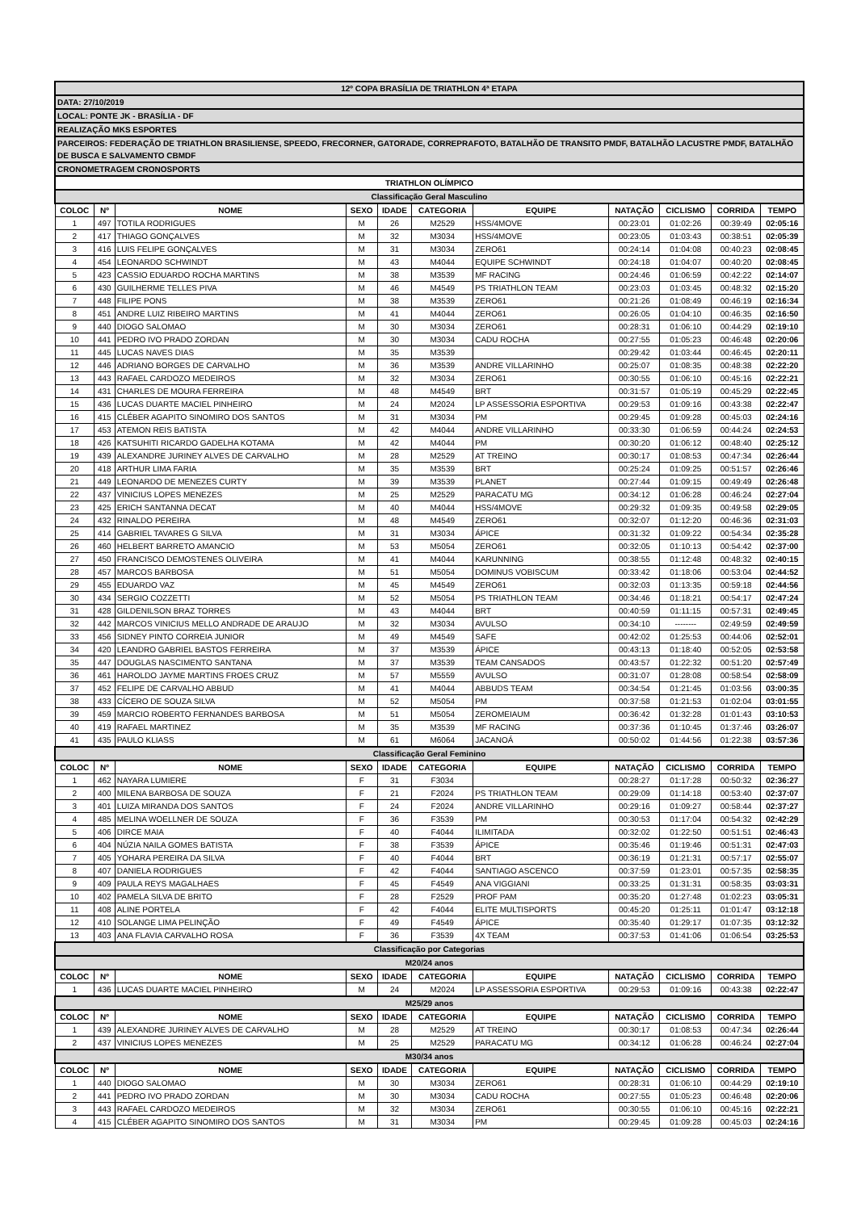| 12º COPA BRASÍLIA DE TRIATHLON 4ª ETAPA | | | | | | | | | | |
| DATA: 27/10/2019 | | | | | | | | | | |
| LOCAL: PONTE JK - BRASÍLIA - DF | | | | | | | | | | |
| REALIZAÇÃO MKS ESPORTES | | | | | | | | | | |
| PARCEIROS: FEDERAÇÃO DE TRIATHLON BRASILIENSE, SPEEDO, FRECORNER, GATORADE, CORREPRAFOTO, BATALHÃO DE TRANSITO PMDF, BATALHÃO LACUSTRE PMDF, BATALHÃO DE BUSCA E SALVAMENTO CBMDF | | | | | | | | | | |
| CRONOMETRAGEM CRONOSPORTS | | | | | | | | | | |
| TRIATHLON OLÍMPICO | | | | | | | | | | |
| Classificação Geral Masculino | | | | | | | | | | |
| COLOC | Nº | NOME | SEXO | IDADE | CATEGORIA | EQUIPE | NATAÇÃO | CICLISMO | CORRIDA | TEMPO |
| 1 | 497 | TOTILA RODRIGUES | M | 26 | M2529 | HSS/4MOVE | 00:23:01 | 01:02:26 | 00:39:49 | 02:05:16 |
| 2 | 417 | THIAGO GONÇALVES | M | 32 | M3034 | HSS/4MOVE | 00:23:05 | 01:03:43 | 00:38:51 | 02:05:39 |
| 3 | 416 | LUIS FELIPE GONÇALVES | M | 31 | M3034 | ZERO61 | 00:24:14 | 01:04:08 | 00:40:23 | 02:08:45 |
| 4 | 454 | LEONARDO SCHWINDT | M | 43 | M4044 | EQUIPE SCHWINDT | 00:24:18 | 01:04:07 | 00:40:20 | 02:08:45 |
| 5 | 423 | CASSIO EDUARDO ROCHA MARTINS | M | 38 | M3539 | MF RACING | 00:24:46 | 01:06:59 | 00:42:22 | 02:14:07 |
| 6 | 430 | GUILHERME TELLES PIVA | M | 46 | M4549 | PS TRIATHLON TEAM | 00:23:03 | 01:03:45 | 00:48:32 | 02:15:20 |
| 7 | 448 | FILIPE PONS | M | 38 | M3539 | ZERO61 | 00:21:26 | 01:08:49 | 00:46:19 | 02:16:34 |
| 8 | 451 | ANDRE LUIZ RIBEIRO MARTINS | M | 41 | M4044 | ZERO61 | 00:26:05 | 01:04:10 | 00:46:35 | 02:16:50 |
| 9 | 440 | DIOGO SALOMAO | M | 30 | M3034 | ZERO61 | 00:28:31 | 01:06:10 | 00:44:29 | 02:19:10 |
| 10 | 441 | PEDRO IVO PRADO ZORDAN | M | 30 | M3034 | CADU ROCHA | 00:27:55 | 01:05:23 | 00:46:48 | 02:20:06 |
| 11 | 445 | LUCAS NAVES DIAS | M | 35 | M3539 | | 00:29:42 | 01:03:44 | 00:46:45 | 02:20:11 |
| 12 | 446 | ADRIANO BORGES DE CARVALHO | M | 36 | M3539 | ANDRE VILLARINHO | 00:25:07 | 01:08:35 | 00:48:38 | 02:22:20 |
| 13 | 443 | RAFAEL CARDOZO MEDEIROS | M | 32 | M3034 | ZERO61 | 00:30:55 | 01:06:10 | 00:45:16 | 02:22:21 |
| 14 | 431 | CHARLES DE MOURA FERREIRA | M | 48 | M4549 | BRT | 00:31:57 | 01:05:19 | 00:45:29 | 02:22:45 |
| 15 | 436 | LUCAS DUARTE MACIEL PINHEIRO | M | 24 | M2024 | LP ASSESSORIA ESPORTIVA | 00:29:53 | 01:09:16 | 00:43:38 | 02:22:47 |
| 16 | 415 | CLÉBER AGAPITO SINOMIRO DOS SANTOS | M | 31 | M3034 | PM | 00:29:45 | 01:09:28 | 00:45:03 | 02:24:16 |
| 17 | 453 | ATEMON REIS BATISTA | M | 42 | M4044 | ANDRE VILLARINHO | 00:33:30 | 01:06:59 | 00:44:24 | 02:24:53 |
| 18 | 426 | KATSUHITI RICARDO GADELHA KOTAMA | M | 42 | M4044 | PM | 00:30:20 | 01:06:12 | 00:48:40 | 02:25:12 |
| 19 | 439 | ALEXANDRE JURINEY ALVES DE CARVALHO | M | 28 | M2529 | AT TREINO | 00:30:17 | 01:08:53 | 00:47:34 | 02:26:44 |
| 20 | 418 | ARTHUR LIMA FARIA | M | 35 | M3539 | BRT | 00:25:24 | 01:09:25 | 00:51:57 | 02:26:46 |
| 21 | 449 | LEONARDO DE MENEZES CURTY | M | 39 | M3539 | PLANET | 00:27:44 | 01:09:15 | 00:49:49 | 02:26:48 |
| 22 | 437 | VINICIUS LOPES MENEZES | M | 25 | M2529 | PARACATU MG | 00:34:12 | 01:06:28 | 00:46:24 | 02:27:04 |
| 23 | 425 | ERICH SANTANNA DECAT | M | 40 | M4044 | HSS/4MOVE | 00:29:32 | 01:09:35 | 00:49:58 | 02:29:05 |
| 24 | 432 | RINALDO PEREIRA | M | 48 | M4549 | ZERO61 | 00:32:07 | 01:12:20 | 00:46:36 | 02:31:03 |
| 25 | 414 | GABRIEL TAVARES G SILVA | M | 31 | M3034 | ÁPICE | 00:31:32 | 01:09:22 | 00:54:34 | 02:35:28 |
| 26 | 460 | HELBERT BARRETO AMANCIO | M | 53 | M5054 | ZERO61 | 00:32:05 | 01:10:13 | 00:54:42 | 02:37:00 |
| 27 | 450 | FRANCISCO DEMOSTENES OLIVEIRA | M | 41 | M4044 | KARUNNING | 00:38:55 | 01:12:48 | 00:48:32 | 02:40:15 |
| 28 | 457 | MARCOS BARBOSA | M | 51 | M5054 | DOMINUS VOBISCUM | 00:33:42 | 01:18:06 | 00:53:04 | 02:44:52 |
| 29 | 455 | EDUARDO VAZ | M | 45 | M4549 | ZERO61 | 00:32:03 | 01:13:35 | 00:59:18 | 02:44:56 |
| 30 | 434 | SERGIO COZZETTI | M | 52 | M5054 | PS TRIATHLON TEAM | 00:34:46 | 01:18:21 | 00:54:17 | 02:47:24 |
| 31 | 428 | GILDENILSON BRAZ TORRES | M | 43 | M4044 | BRT | 00:40:59 | 01:11:15 | 00:57:31 | 02:49:45 |
| 32 | 442 | MARCOS VINICIUS MELLO ANDRADE DE ARAUJO | M | 32 | M3034 | AVULSO | 00:34:10 | -------- | 02:49:59 | 02:49:59 |
| 33 | 456 | SIDNEY PINTO CORREIA JUNIOR | M | 49 | M4549 | SAFE | 00:42:02 | 01:25:53 | 00:44:06 | 02:52:01 |
| 34 | 420 | LEANDRO GABRIEL BASTOS FERREIRA | M | 37 | M3539 | ÁPICE | 00:43:13 | 01:18:40 | 00:52:05 | 02:53:58 |
| 35 | 447 | DOUGLAS NASCIMENTO SANTANA | M | 37 | M3539 | TEAM CANSADOS | 00:43:57 | 01:22:32 | 00:51:20 | 02:57:49 |
| 36 | 461 | HAROLDO JAYME MARTINS FROES CRUZ | M | 57 | M5559 | AVULSO | 00:31:07 | 01:28:08 | 00:58:54 | 02:58:09 |
| 37 | 452 | FELIPE DE CARVALHO ABBUD | M | 41 | M4044 | ABBUDS TEAM | 00:34:54 | 01:21:45 | 01:03:56 | 03:00:35 |
| 38 | 433 | CÍCERO DE SOUZA SILVA | M | 52 | M5054 | PM | 00:37:58 | 01:21:53 | 01:02:04 | 03:01:55 |
| 39 | 459 | MARCIO ROBERTO FERNANDES BARBOSA | M | 51 | M5054 | ZEROMEIAUM | 00:36:42 | 01:32:28 | 01:01:43 | 03:10:53 |
| 40 | 419 | RAFAEL MARTINEZ | M | 35 | M3539 | MF RACING | 00:37:36 | 01:10:45 | 01:37:46 | 03:26:07 |
| 41 | 435 | PAULO KLIASS | M | 61 | M6064 | JACANOÁ | 00:50:02 | 01:44:56 | 01:22:38 | 03:57:36 |
| Classificação Geral Feminino | | | | | | | | | | |
| COLOC | Nº | NOME | SEXO | IDADE | CATEGORIA | EQUIPE | NATAÇÃO | CICLISMO | CORRIDA | TEMPO |
| 1 | 462 | NAYARA LUMIERE | F | 31 | F3034 | | 00:28:27 | 01:17:28 | 00:50:32 | 02:36:27 |
| 2 | 400 | MILENA BARBOSA DE SOUZA | F | 21 | F2024 | PS TRIATHLON TEAM | 00:29:09 | 01:14:18 | 00:53:40 | 02:37:07 |
| 3 | 401 | LUIZA MIRANDA DOS SANTOS | F | 24 | F2024 | ANDRE VILLARINHO | 00:29:16 | 01:09:27 | 00:58:44 | 02:37:27 |
| 4 | 485 | MELINA WOELLNER DE SOUZA | F | 36 | F3539 | PM | 00:30:53 | 01:17:04 | 00:54:32 | 02:42:29 |
| 5 | 406 | DIRCE MAIA | F | 40 | F4044 | ILIMITADA | 00:32:02 | 01:22:50 | 00:51:51 | 02:46:43 |
| 6 | 404 | NÚZIA NAILA GOMES BATISTA | F | 38 | F3539 | ÁPICE | 00:35:46 | 01:19:46 | 00:51:31 | 02:47:03 |
| 7 | 405 | YOHARA PEREIRA DA SILVA | F | 40 | F4044 | BRT | 00:36:19 | 01:21:31 | 00:57:17 | 02:55:07 |
| 8 | 407 | DANIELA RODRIGUES | F | 42 | F4044 | SANTIAGO ASCENCO | 00:37:59 | 01:23:01 | 00:57:35 | 02:58:35 |
| 9 | 409 | PAULA REYS MAGALHAES | F | 45 | F4549 | ANA VIGGIANI | 00:33:25 | 01:31:31 | 00:58:35 | 03:03:31 |
| 10 | 402 | PAMELA SILVA DE BRITO | F | 28 | F2529 | PROF PAM | 00:35:20 | 01:27:48 | 01:02:23 | 03:05:31 |
| 11 | 408 | ALINE PORTELA | F | 42 | F4044 | ELITE MULTISPORTS | 00:45:20 | 01:25:11 | 01:01:47 | 03:12:18 |
| 12 | 410 | SOLANGE LIMA PELINÇÃO | F | 49 | F4549 | ÁPICE | 00:35:40 | 01:29:17 | 01:07:35 | 03:12:32 |
| 13 | 403 | ANA FLAVIA CARVALHO ROSA | F | 36 | F3539 | 4X TEAM | 00:37:53 | 01:41:06 | 01:06:54 | 03:25:53 |
| Classificação por Categorias | | | | | | | | | | |
| M20/24 anos | | | | | | | | | | |
| COLOC | Nº | NOME | SEXO | IDADE | CATEGORIA | EQUIPE | NATAÇÃO | CICLISMO | CORRIDA | TEMPO |
| 1 | 436 | LUCAS DUARTE MACIEL PINHEIRO | M | 24 | M2024 | LP ASSESSORIA ESPORTIVA | 00:29:53 | 01:09:16 | 00:43:38 | 02:22:47 |
| M25/29 anos | | | | | | | | | | |
| COLOC | Nº | NOME | SEXO | IDADE | CATEGORIA | EQUIPE | NATAÇÃO | CICLISMO | CORRIDA | TEMPO |
| 1 | 439 | ALEXANDRE JURINEY ALVES DE CARVALHO | M | 28 | M2529 | AT TREINO | 00:30:17 | 01:08:53 | 00:47:34 | 02:26:44 |
| 2 | 437 | VINICIUS LOPES MENEZES | M | 25 | M2529 | PARACATU MG | 00:34:12 | 01:06:28 | 00:46:24 | 02:27:04 |
| M30/34 anos | | | | | | | | | | |
| COLOC | Nº | NOME | SEXO | IDADE | CATEGORIA | EQUIPE | NATAÇÃO | CICLISMO | CORRIDA | TEMPO |
| 1 | 440 | DIOGO SALOMAO | M | 30 | M3034 | ZERO61 | 00:28:31 | 01:06:10 | 00:44:29 | 02:19:10 |
| 2 | 441 | PEDRO IVO PRADO ZORDAN | M | 30 | M3034 | CADU ROCHA | 00:27:55 | 01:05:23 | 00:46:48 | 02:20:06 |
| 3 | 443 | RAFAEL CARDOZO MEDEIROS | M | 32 | M3034 | ZERO61 | 00:30:55 | 01:06:10 | 00:45:16 | 02:22:21 |
| 4 | 415 | CLÉBER AGAPITO SINOMIRO DOS SANTOS | M | 31 | M3034 | PM | 00:29:45 | 01:09:28 | 00:45:03 | 02:24:16 |